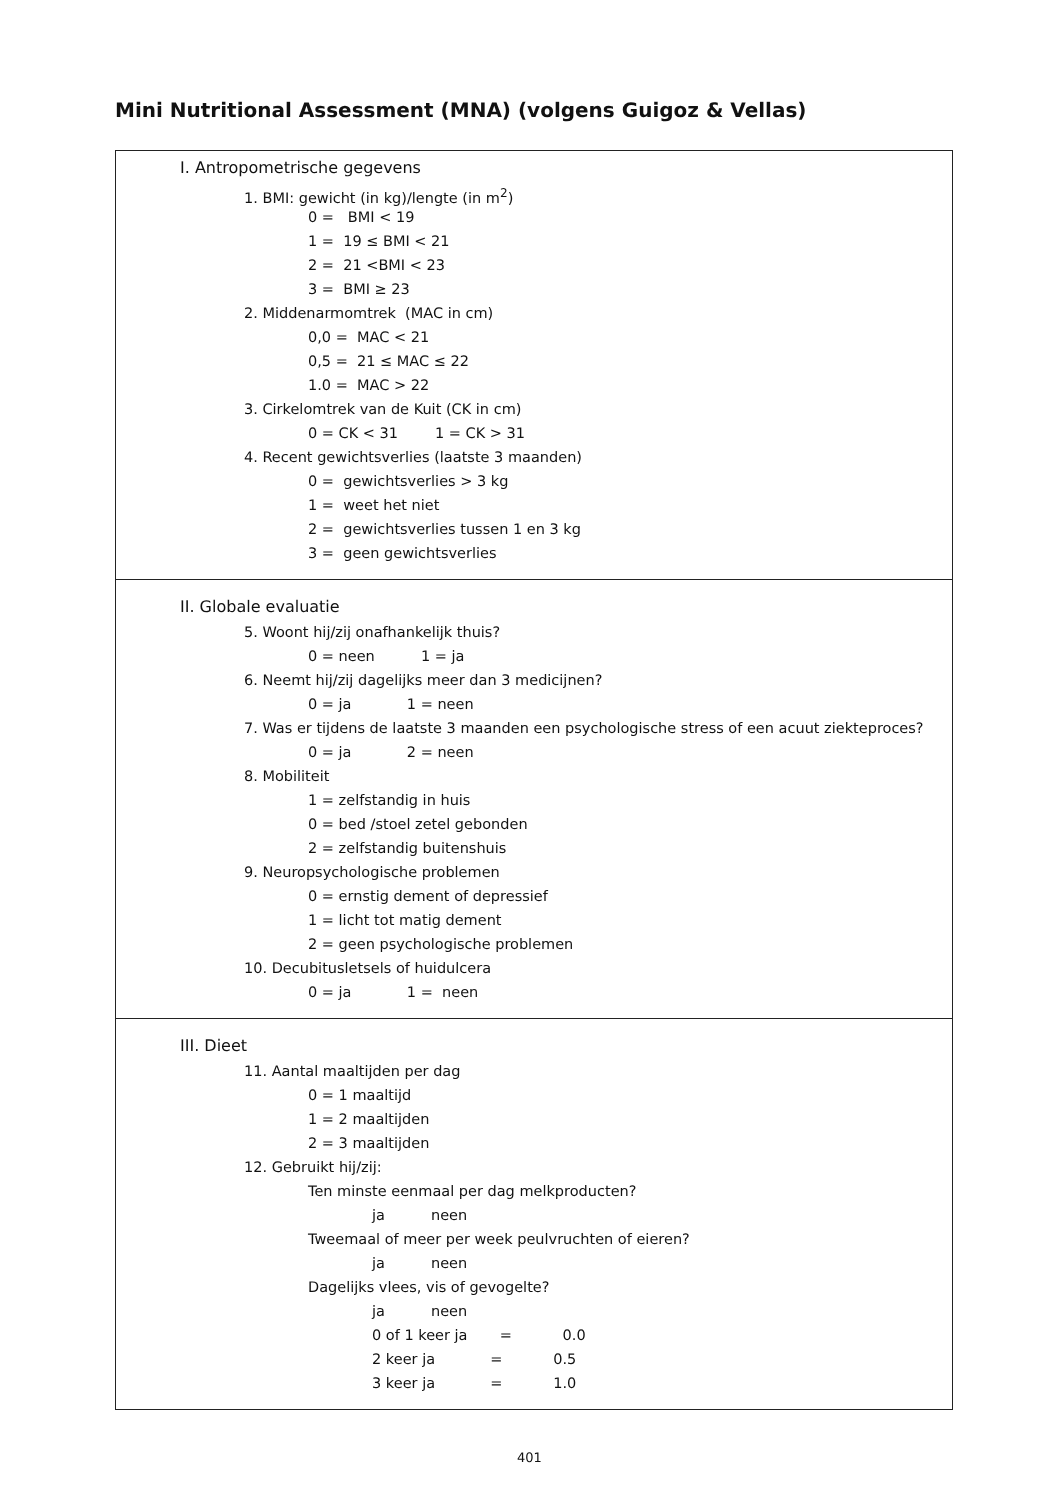Mini Nutritional Assessment (MNA) (volgens Guigoz & Vellas)
I. Antropometrische gegevens
1. BMI: gewicht (in kg)/lengte (in m<sup>2</sup>)
0 = BMI < 19
1 = 19 ≤ BMI < 21
2 = 21 <BMI < 23
3 = BMI ≥ 23
2. Middenarmomtrek (MAC in cm)
0,0 = MAC < 21
0,5 = 21 ≤ MAC ≤ 22
1.0 = MAC > 22
3. Cirkelomtrek van de Kuit (CK in cm)
0 = CK < 31 1 = CK > 31
4. Recent gewichtsverlies (laatste 3 maanden)
0 = gewichtsverlies > 3 kg
1 = weet het niet
2 = gewichtsverlies tussen 1 en 3 kg
3 = geen gewichtsverlies
II. Globale evaluatie
5. Woont hij/zij onafhankelijk thuis?
0 = neen 1 = ja
6. Neemt hij/zij dagelijks meer dan 3 medicijnen?
0 = ja 1 = neen
7. Was er tijdens de laatste 3 maanden een psychologische stress of een acuut ziekteproces?
0 = ja 2 = neen
8. Mobiliteit
1 = zelfstandig in huis
0 = bed /stoel zetel gebonden
2 = zelfstandig buitenshuis
9. Neuropsychologische problemen
0 = ernstig dement of depressief
1 = licht tot matig dement
2 = geen psychologische problemen
10. Decubitusletsels of huidulcera
0 = ja 1 = neen
III. Dieet
11. Aantal maaltijden per dag
0 = 1 maaltijd
1 = 2 maaltijden
2 = 3 maaltijden
12. Gebruikt hij/zij:
Ten minste eenmaal per dag melkproducten?
ja neen
Tweemaal of meer per week peulvruchten of eieren?
ja neen
Dagelijks vlees, vis of gevogelte?
ja neen
0 of 1 keer ja = 0.0
2 keer ja = 0.5
3 keer ja = 1.0
401